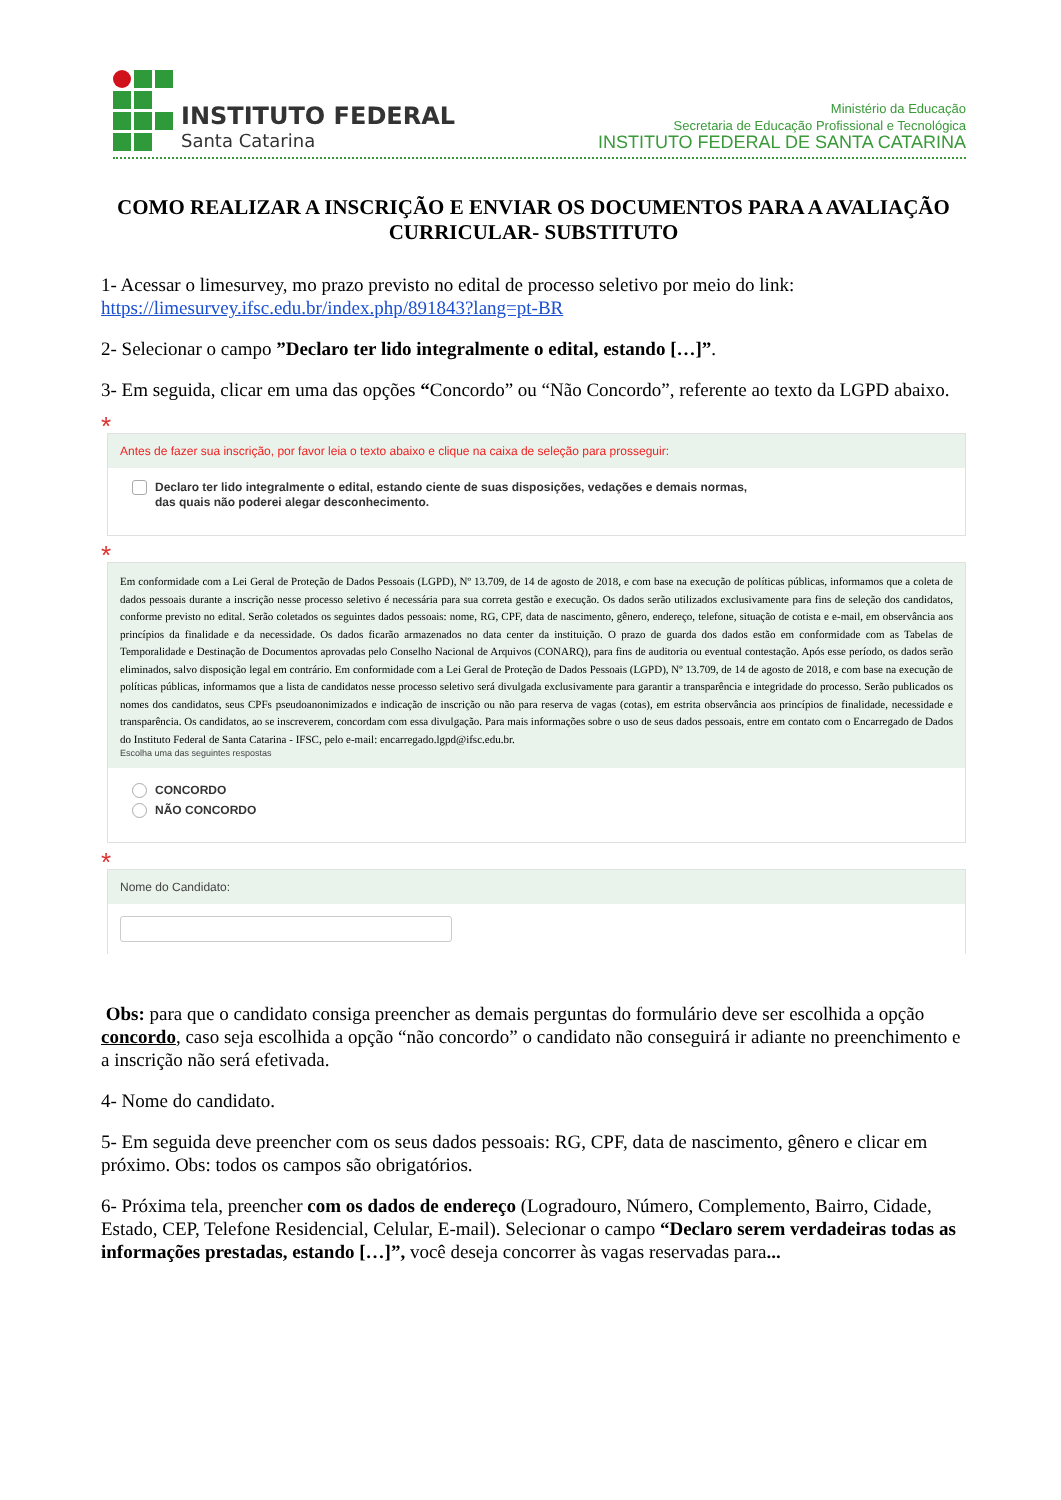INSTITUTO FEDERAL
Santa Catarina
Ministério da Educação
Secretaria de Educação Profissional e Tecnológica
INSTITUTO FEDERAL DE SANTA CATARINA
COMO REALIZAR A INSCRIÇÃO E ENVIAR OS DOCUMENTOS PARA A AVALIAÇÃO CURRICULAR- SUBSTITUTO
1- Acessar o limesurvey, mo prazo previsto no edital de processo seletivo por meio do link: https://limesurvey.ifsc.edu.br/index.php/891843?lang=pt-BR
2- Selecionar o campo ”Declaro ter lido integralmente o edital, estando […]”.
3- Em seguida, clicar em uma das opções “Concordo” ou “Não Concordo”, referente ao texto da LGPD abaixo.
*
Antes de fazer sua inscrição, por favor leia o texto abaixo e clique na caixa de seleção para prosseguir:
Declaro ter lido integralmente o edital, estando ciente de suas disposições, vedações e demais normas,
das quais não poderei alegar desconhecimento.
*
Em conformidade com a Lei Geral de Proteção de Dados Pessoais (LGPD), Nº 13.709, de 14 de agosto de 2018, e com base na execução de políticas públicas, informamos que a coleta de dados pessoais durante a inscrição nesse processo seletivo é necessária para sua correta gestão e execução. Os dados serão utilizados exclusivamente para fins de seleção dos candidatos, conforme previsto no edital. Serão coletados os seguintes dados pessoais: nome, RG, CPF, data de nascimento, gênero, endereço, telefone, situação de cotista e e-mail, em observância aos princípios da finalidade e da necessidade. Os dados ficarão armazenados no data center da instituição. O prazo de guarda dos dados estão em conformidade com as Tabelas de Temporalidade e Destinação de Documentos aprovadas pelo Conselho Nacional de Arquivos (CONARQ), para fins de auditoria ou eventual contestação. Após esse período, os dados serão eliminados, salvo disposição legal em contrário. Em conformidade com a Lei Geral de Proteção de Dados Pessoais (LGPD), Nº 13.709, de 14 de agosto de 2018, e com base na execução de políticas públicas, informamos que a lista de candidatos nesse processo seletivo será divulgada exclusivamente para garantir a transparência e integridade do processo. Serão publicados os nomes dos candidatos, seus CPFs pseudoanonimizados e indicação de inscrição ou não para reserva de vagas (cotas), em estrita observância aos princípios de finalidade, necessidade e transparência. Os candidatos, ao se inscreverem, concordam com essa divulgação. Para mais informações sobre o uso de seus dados pessoais, entre em contato com o Encarregado de Dados do Instituto Federal de Santa Catarina - IFSC, pelo e-mail: encarregado.lgpd@ifsc.edu.br.
Escolha uma das seguintes respostas
CONCORDO
NÃO CONCORDO
*
Nome do Candidato:
Obs: para que o candidato consiga preencher as demais perguntas do formulário deve ser escolhida a opção concordo, caso seja escolhida a opção “não concordo” o candidato não conseguirá ir adiante no preenchimento e a inscrição não será efetivada.
4- Nome do candidato.
5- Em seguida deve preencher com os seus dados pessoais: RG, CPF, data de nascimento, gênero e clicar em próximo. Obs: todos os campos são obrigatórios.
6- Próxima tela, preencher com os dados de endereço (Logradouro, Número, Complemento, Bairro, Cidade, Estado, CEP, Telefone Residencial, Celular, E-mail). Selecionar o campo “Declaro serem verdadeiras todas as informações prestadas, estando […]”, você deseja concorrer às vagas reservadas para...